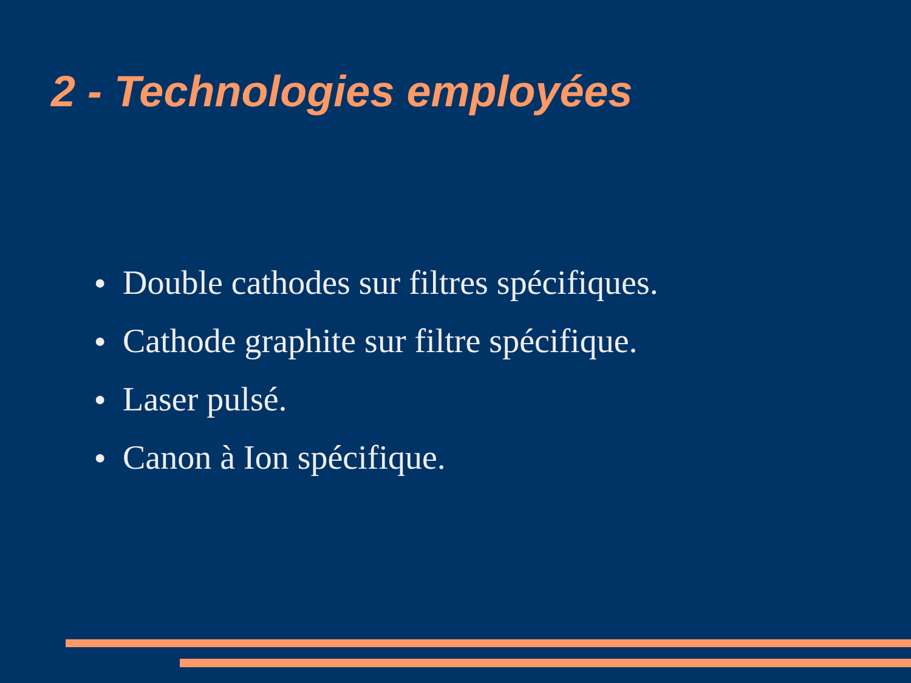2 - Technologies employées
● Double cathodes sur filtres spécifiques.
● Cathode graphite sur filtre spécifique.
● Laser pulsé.
● Canon à Ion spécifique.